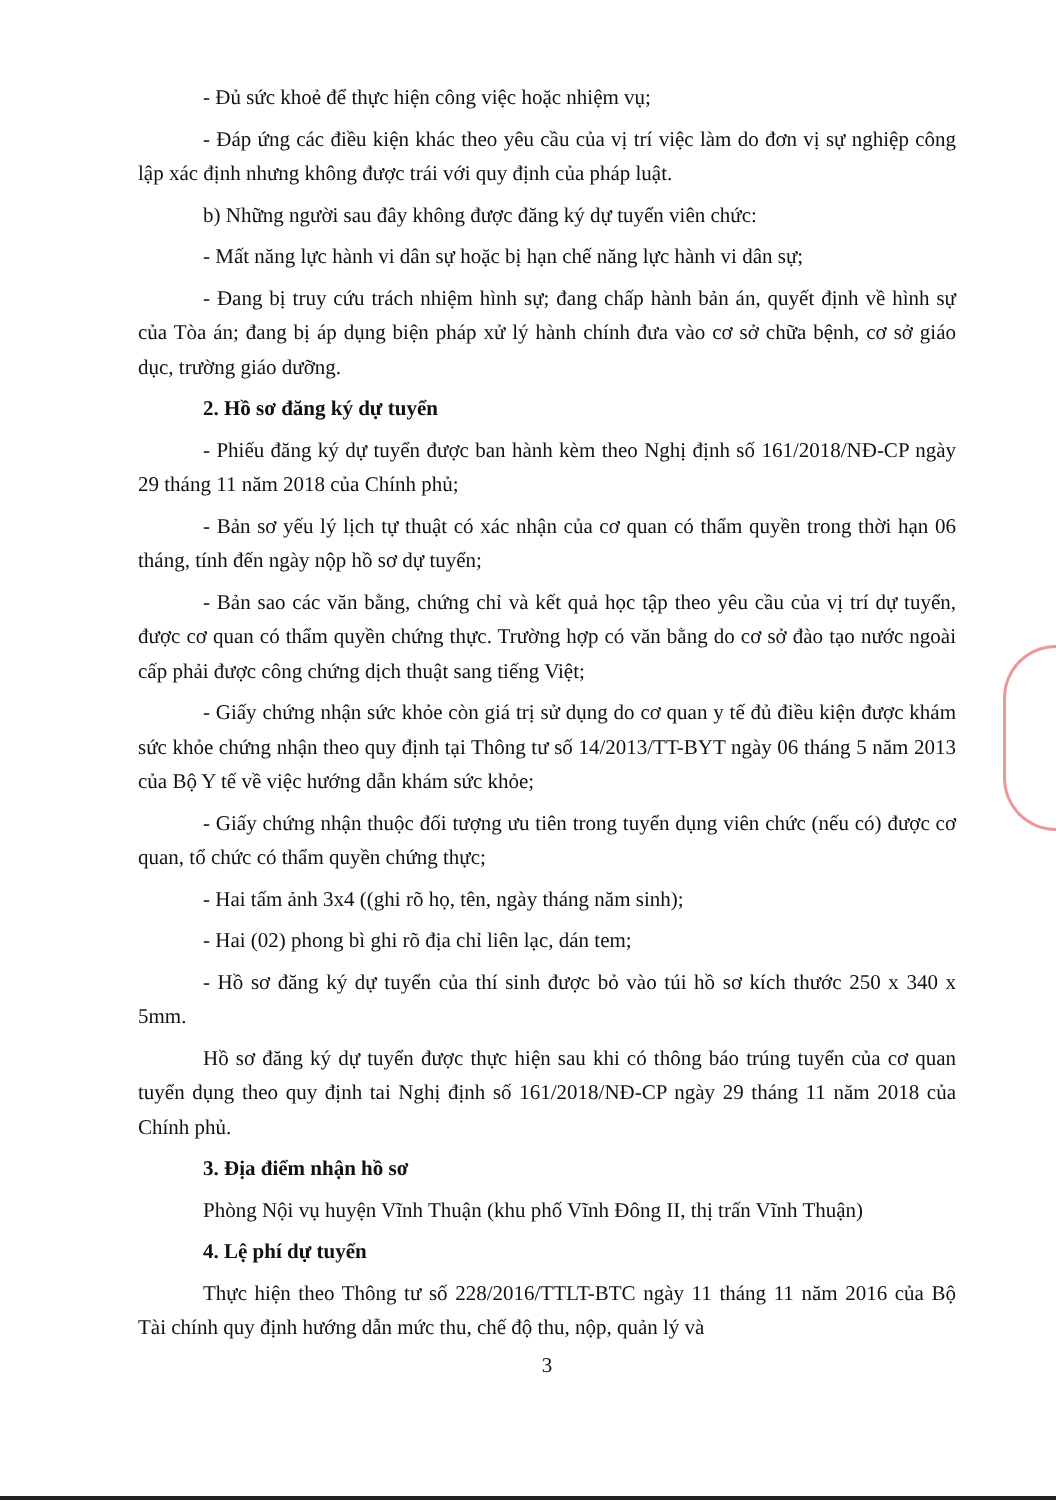- Đủ sức khoẻ để thực hiện công việc hoặc nhiệm vụ;
- Đáp ứng các điều kiện khác theo yêu cầu của vị trí việc làm do đơn vị sự nghiệp công lập xác định nhưng không được trái với quy định của pháp luật.
b) Những người sau đây không được đăng ký dự tuyển viên chức:
- Mất năng lực hành vi dân sự hoặc bị hạn chế năng lực hành vi dân sự;
- Đang bị truy cứu trách nhiệm hình sự; đang chấp hành bản án, quyết định về hình sự của Tòa án; đang bị áp dụng biện pháp xử lý hành chính đưa vào cơ sở chữa bệnh, cơ sở giáo dục, trường giáo dưỡng.
2. Hồ sơ đăng ký dự tuyển
- Phiếu đăng ký dự tuyển được ban hành kèm theo Nghị định số 161/2018/NĐ-CP ngày 29 tháng 11 năm 2018 của Chính phủ;
- Bản sơ yếu lý lịch tự thuật có xác nhận của cơ quan có thẩm quyền trong thời hạn 06 tháng, tính đến ngày nộp hồ sơ dự tuyển;
- Bản sao các văn bằng, chứng chỉ và kết quả học tập theo yêu cầu của vị trí dự tuyển, được cơ quan có thẩm quyền chứng thực. Trường hợp có văn bằng do cơ sở đào tạo nước ngoài cấp phải được công chứng dịch thuật sang tiếng Việt;
- Giấy chứng nhận sức khỏe còn giá trị sử dụng do cơ quan y tế đủ điều kiện được khám sức khỏe chứng nhận theo quy định tại Thông tư số 14/2013/TT-BYT ngày 06 tháng 5 năm 2013 của Bộ Y tế về việc hướng dẫn khám sức khỏe;
- Giấy chứng nhận thuộc đối tượng ưu tiên trong tuyển dụng viên chức (nếu có) được cơ quan, tổ chức có thẩm quyền chứng thực;
- Hai tấm ảnh 3x4 ((ghi rõ họ, tên, ngày tháng năm sinh);
- Hai (02) phong bì ghi rõ địa chỉ liên lạc, dán tem;
- Hồ sơ đăng ký dự tuyển của thí sinh được bỏ vào túi hồ sơ kích thước 250 x 340 x 5mm.
Hồ sơ đăng ký dự tuyển được thực hiện sau khi có thông báo trúng tuyển của cơ quan tuyển dụng theo quy định tai Nghị định số 161/2018/NĐ-CP ngày 29 tháng 11 năm 2018 của Chính phủ.
3. Địa điểm nhận hồ sơ
Phòng Nội vụ huyện Vĩnh Thuận (khu phố Vĩnh Đông II, thị trấn Vĩnh Thuận)
4. Lệ phí dự tuyển
Thực hiện theo Thông tư số 228/2016/TTLT-BTC ngày 11 tháng 11 năm 2016 của Bộ Tài chính quy định hướng dẫn mức thu, chế độ thu, nộp, quản lý và
3